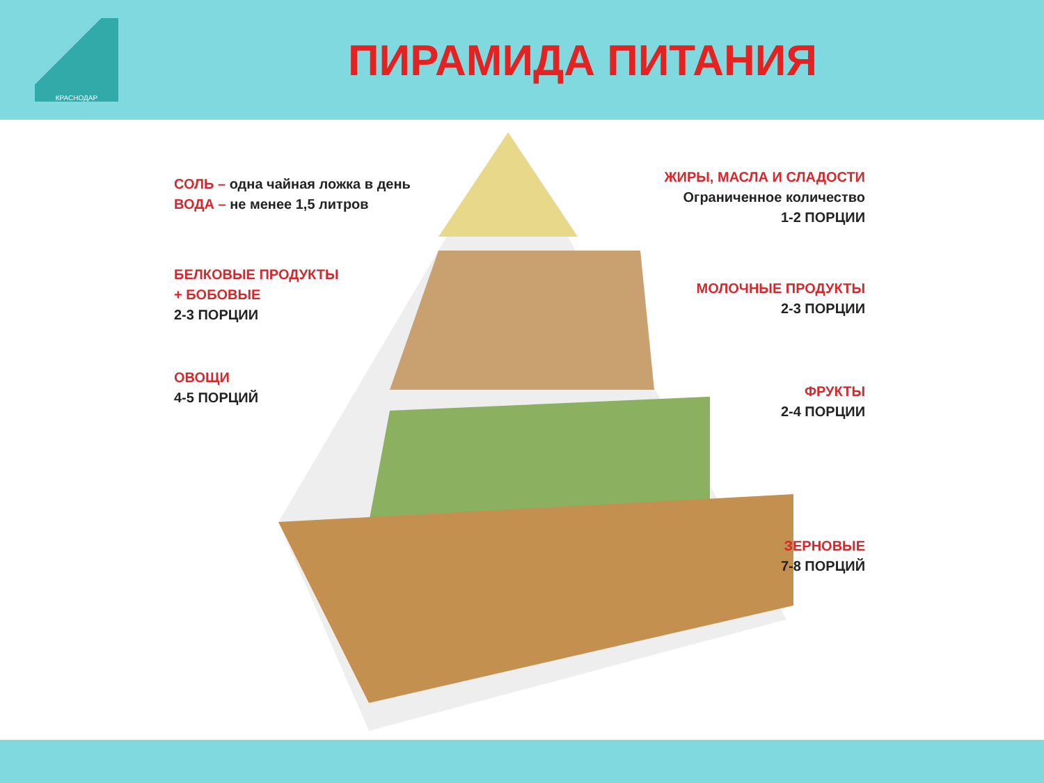КРАСНОДАР
ПИРАМИДА ПИТАНИЯ
СОЛЬ – одна чайная ложка в день
ВОДА – не менее 1,5 литров
ЖИРЫ, МАСЛА И СЛАДОСТИ
Ограниченное количество
1-2 ПОРЦИИ
БЕЛКОВЫЕ ПРОДУКТЫ
+ БОБОВЫЕ
2-3 ПОРЦИИ
МОЛОЧНЫЕ ПРОДУКТЫ
2-3 ПОРЦИИ
ОВОЩИ
4-5 ПОРЦИЙ
ФРУКТЫ
2-4 ПОРЦИИ
ЗЕРНОВЫЕ
7-8 ПОРЦИЙ